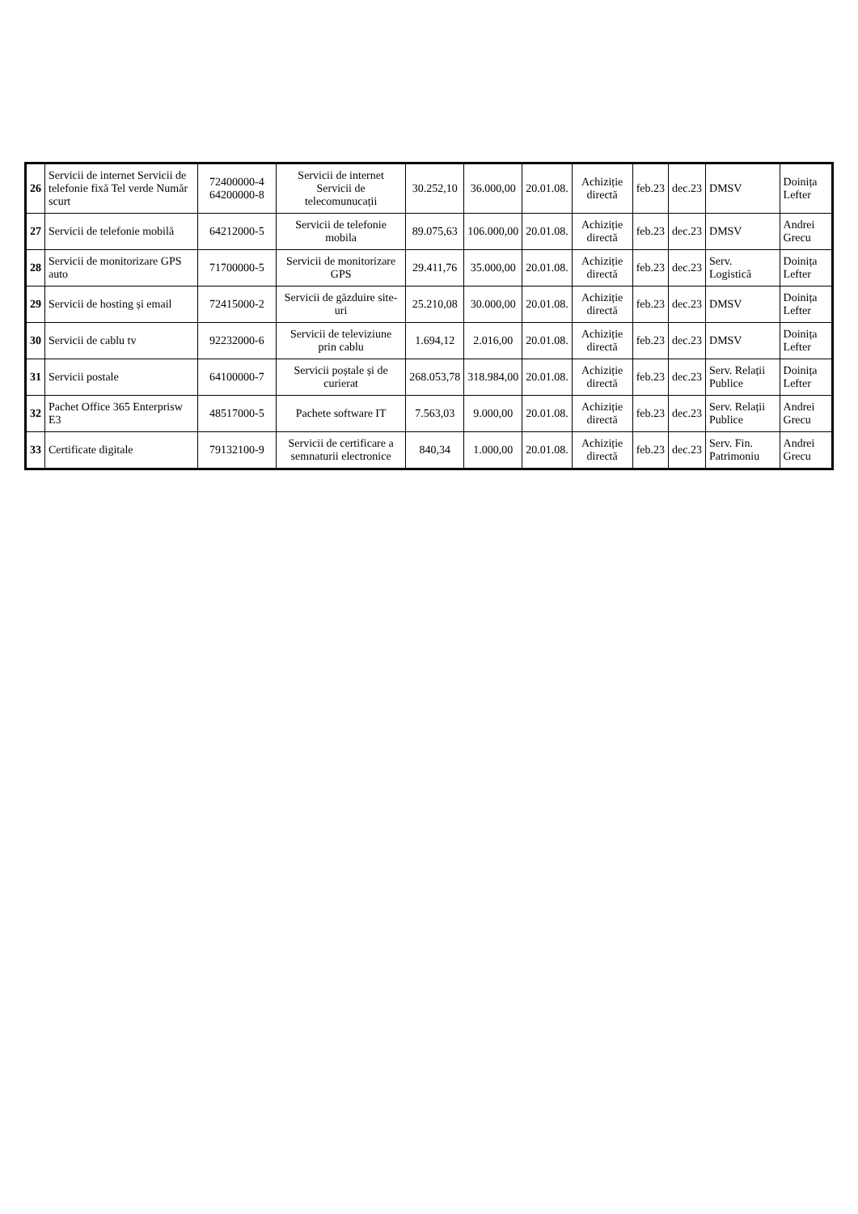| 26 | Servicii de internet Servicii de telefonie fixă Tel verde Număr scurt | 72400000-4 64200000-8 | Servicii de internet Servicii de telecomunucații | 30.252,10 | 36.000,00 | 20.01.08. | Achiziție directă | feb.23 | dec.23 | DMSV | Doinița Lefter |
| 27 | Servicii de telefonie mobilă | 64212000-5 | Servicii de telefonie mobila | 89.075,63 | 106.000,00 | 20.01.08. | Achiziție directă | feb.23 | dec.23 | DMSV | Andrei Grecu |
| 28 | Servicii de monitorizare GPS auto | 71700000-5 | Servicii de monitorizare GPS | 29.411,76 | 35.000,00 | 20.01.08. | Achiziție directă | feb.23 | dec.23 | Serv. Logistică | Doinița Lefter |
| 29 | Servicii de hosting și email | 72415000-2 | Servicii de găzduire site-uri | 25.210,08 | 30.000,00 | 20.01.08. | Achiziție directă | feb.23 | dec.23 | DMSV | Doinița Lefter |
| 30 | Servicii de cablu tv | 92232000-6 | Servicii de televiziune prin cablu | 1.694,12 | 2.016,00 | 20.01.08. | Achiziție directă | feb.23 | dec.23 | DMSV | Doinița Lefter |
| 31 | Servicii postale | 64100000-7 | Servicii poștale și de curierat | 268.053,78 | 318.984,00 | 20.01.08. | Achiziție directă | feb.23 | dec.23 | Serv. Relații Publice | Doinița Lefter |
| 32 | Pachet Office 365 Enterprisw E3 | 48517000-5 | Pachete software IT | 7.563,03 | 9.000,00 | 20.01.08. | Achiziție directă | feb.23 | dec.23 | Serv. Relații Publice | Andrei Grecu |
| 33 | Certificate digitale | 79132100-9 | Servicii de certificare a semnaturii electronice | 840,34 | 1.000,00 | 20.01.08. | Achiziție directă | feb.23 | dec.23 | Serv. Fin. Patrimoniu | Andrei Grecu |